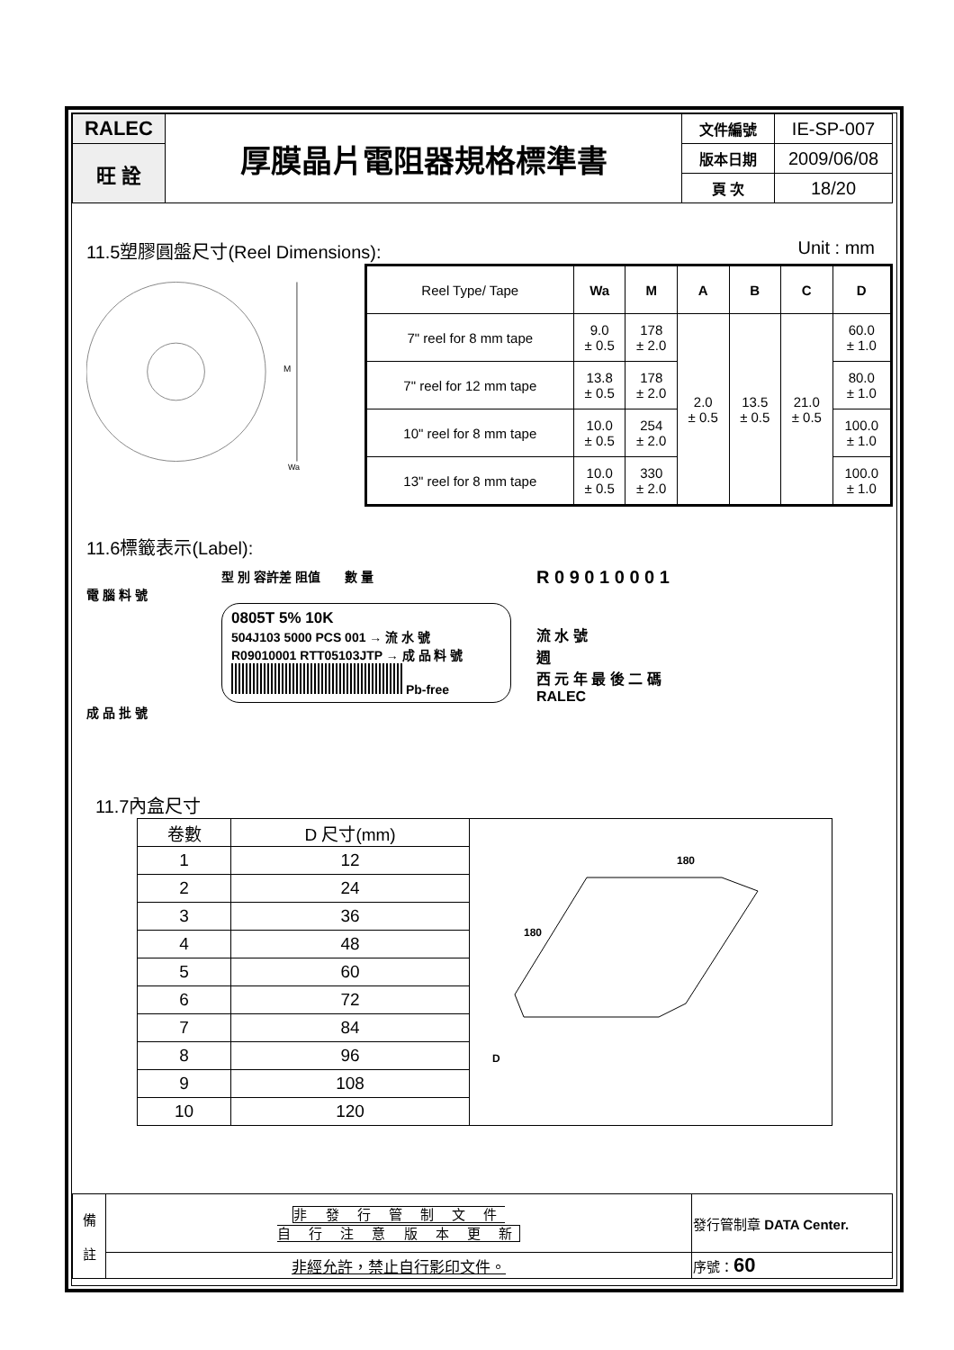| RALEC | 厚膜晶片電阻器規格標準書 | 文件編號 | IE-SP-007 |
| 旺 詮 | | 版本日期 | 2009/06/08 |
| | | 頁 次 | 18/20 |
11.5塑膠圓盤尺寸(Reel Dimensions):
Unit : mm
M
Wa
| Reel Type/ Tape | Wa | M | A | B | C | D |
| 7" reel for 8 mm tape | 9.0 ± 0.5 | 178 ± 2.0 | 2.0 ± 0.5 | 13.5 ± 0.5 | 21.0 ± 0.5 | 60.0 ± 1.0 |
| 7" reel for 12 mm tape | 13.8 ± 0.5 | 178 ± 2.0 | | | | 80.0 ± 1.0 |
| 10" reel for 8 mm tape | 10.0 ± 0.5 | 254 ± 2.0 | | | | 100.0 ± 1.0 |
| 13" reel for 8 mm tape | 10.0 ± 0.5 | 330 ± 2.0 | | | | 100.0 ± 1.0 |
11.6標籤表示(Label):
型 別 容許差 阻值 數 量
電 腦 料 號
0805T 5% 10K
504J103 5000 PCS 001 → 流 水 號
R09010001 RTT05103JTP → 成 品 料 號
Pb-free
成 品 批 號
R 0 9 0 1 0 0 0 1
流 水 號
週
西 元 年 最 後 二 碼
RALEC
11.7內盒尺寸
| 卷數 | D 尺寸(mm) |
| 1 | 12 |
| 2 | 24 |
| 3 | 36 |
| 4 | 48 |
| 5 | 60 |
| 6 | 72 |
| 7 | 84 |
| 8 | 96 |
| 9 | 108 |
| 10 | 120 |
180
180
D
| 備 註 | 非 發 行 管 制 文 件 自 行 注 意 版 本 更 新 | 發行管制章 DATA Center. |
| | 非經允許，禁止自行影印文件。 | 序號： 60 |